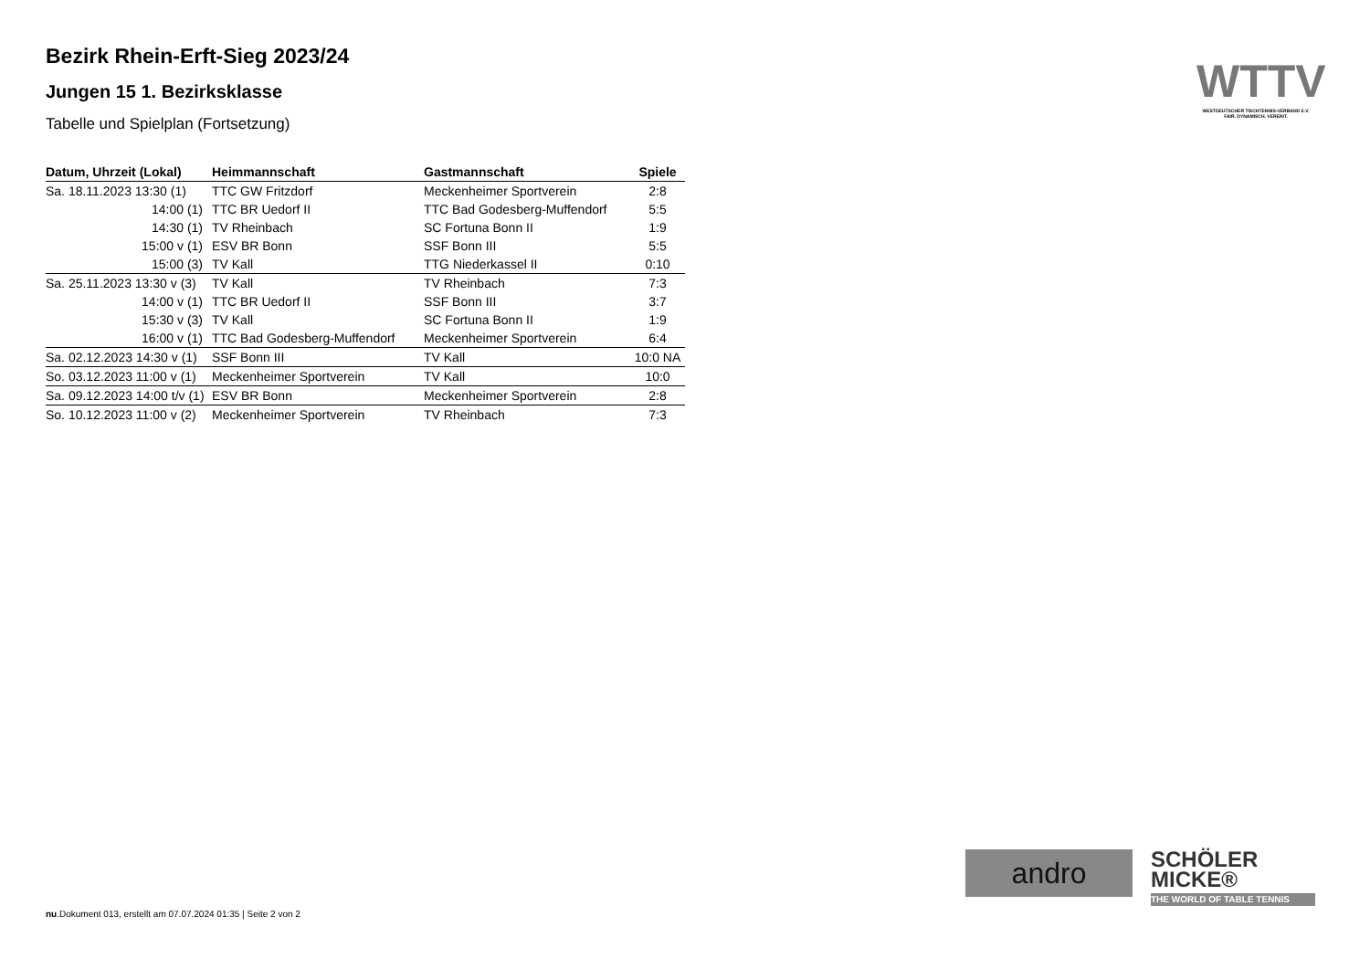Bezirk Rhein-Erft-Sieg 2023/24
Jungen 15 1. Bezirksklasse
Tabelle und Spielplan (Fortsetzung)
| Datum, Uhrzeit (Lokal) | Heimmannschaft | Gastmannschaft | Spiele |
| --- | --- | --- | --- |
| Sa. 18.11.2023 13:30 (1) | TTC GW Fritzdorf | Meckenheimer Sportverein | 2:8 |
| 14:00 (1) | TTC BR Uedorf II | TTC Bad Godesberg-Muffendorf | 5:5 |
| 14:30 (1) | TV Rheinbach | SC Fortuna Bonn II | 1:9 |
| 15:00 v (1) | ESV BR Bonn | SSF Bonn III | 5:5 |
| 15:00 (3) | TV Kall | TTG Niederkassel II | 0:10 |
| Sa. 25.11.2023 13:30 v (3) | TV Kall | TV Rheinbach | 7:3 |
| 14:00 v (1) | TTC BR Uedorf II | SSF Bonn III | 3:7 |
| 15:30 v (3) | TV Kall | SC Fortuna Bonn II | 1:9 |
| 16:00 v (1) | TTC Bad Godesberg-Muffendorf | Meckenheimer Sportverein | 6:4 |
| Sa. 02.12.2023 14:30 v (1) | SSF Bonn III | TV Kall | 10:0 NA |
| So. 03.12.2023 11:00 v (1) | Meckenheimer Sportverein | TV Kall | 10:0 |
| Sa. 09.12.2023 14:00 t/v (1) | ESV BR Bonn | Meckenheimer Sportverein | 2:8 |
| So. 10.12.2023 11:00 v (2) | Meckenheimer Sportverein | TV Rheinbach | 7:3 |
WTTV
WESTDEUTSCHER TISCHTENNIS-VERBAND E.V.
FAIR. DYNAMISCH. VEREINT.
andro
SCHÖLER
MICKE®
THE WORLD OF TABLE TENNIS
nu.Dokument 013, erstellt am 07.07.2024 01:35 | Seite 2 von 2